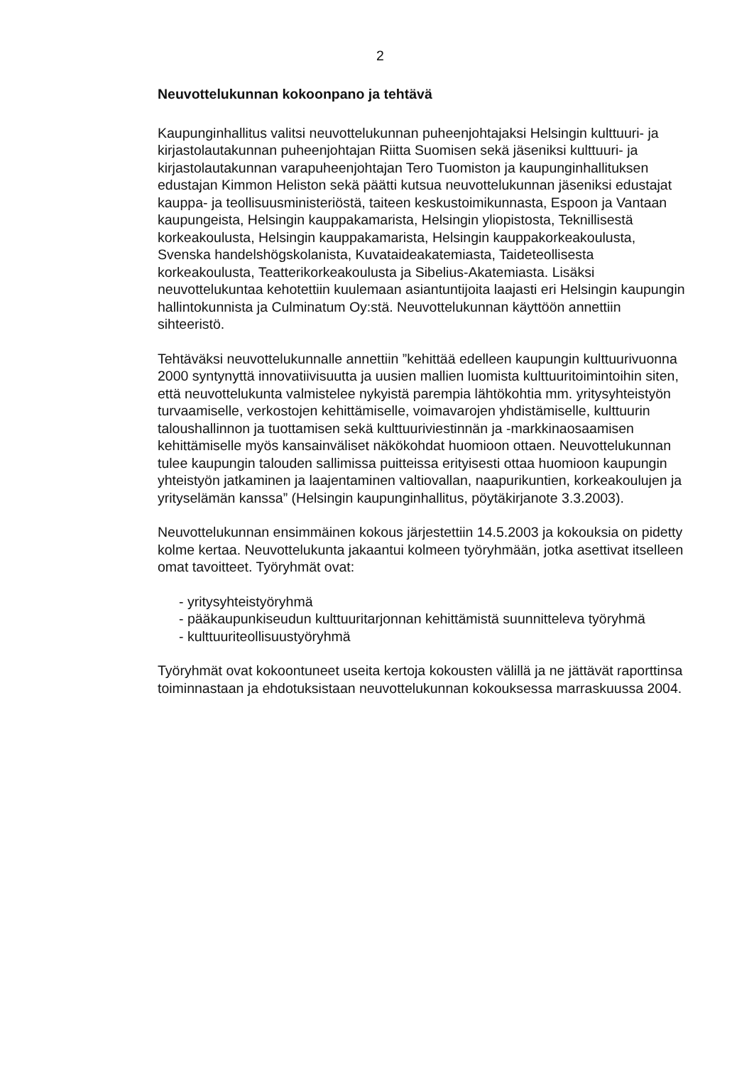2
Neuvottelukunnan kokoonpano ja tehtävä
Kaupunginhallitus valitsi neuvottelukunnan puheenjohtajaksi Helsingin kulttuuri- ja kirjastolautakunnan puheenjohtajan Riitta Suomisen sekä jäseniksi kulttuuri- ja kirjastolautakunnan varapuheenjohtajan Tero Tuomiston ja kaupunginhallituksen edustajan Kimmon Heliston sekä päätti kutsua neuvottelukunnan jäseniksi edustajat kauppa- ja teollisuusministeriöstä, taiteen keskustoimikunnasta, Espoon ja Vantaan kaupungeista, Helsingin kauppakamarista, Helsingin yliopistosta, Teknillisestä korkeakoulusta, Helsingin kauppakamarista, Helsingin kauppakorkeakoulusta, Svenska handelshögskolanista, Kuvataideakatemiasta, Taideteollisesta korkeakoulusta, Teatterikorkeakoulusta ja Sibelius-Akatemiasta. Lisäksi neuvottelukuntaa kehotettiin kuulemaan asiantuntijoita laajasti eri Helsingin kaupungin hallintokunnista ja Culminatum Oy:stä. Neuvottelukunnan käyttöön annettiin sihteeristö.
Tehtäväksi neuvottelukunnalle annettiin ”kehittää edelleen kaupungin kulttuurivuonna 2000 syntynyttä innovatiivisuutta ja uusien mallien luomista kulttuuritoimintoihin siten, että neuvottelukunta valmistelee nykyistä parempia lähtökohtia mm. yritysyhteistyön turvaamiselle, verkostojen kehittämiselle, voimavarojen yhdistämiselle, kulttuurin taloushallinnon ja tuottamisen sekä kulttuuriviestinnän ja -markkinaosaamisen kehittämiselle myös kansainväliset näkökohdat huomioon ottaen. Neuvottelukunnan tulee kaupungin talouden sallimissa puitteissa erityisesti ottaa huomioon kaupungin yhteistyön jatkaminen ja laajentaminen valtiovallan, naapurikuntien, korkeakoulujen ja yrityselämän kanssa” (Helsingin kaupunginhallitus, pöytäkirjanote 3.3.2003).
Neuvottelukunnan ensimmäinen kokous järjestettiin 14.5.2003 ja kokouksia on pidetty kolme kertaa. Neuvottelukunta jakaantui kolmeen työryhmään, jotka asettivat itselleen omat tavoitteet. Työryhmät ovat:
- yritysyhteistyöryhmä
- pääkaupunkiseudun kulttuuritarjonnan kehittämistä suunnitteleva työryhmä
- kulttuuriteollisuustyöryhmä
Työryhmät ovat kokoontuneet useita kertoja kokousten välillä ja ne jättävät raporttinsa toiminnastaan ja ehdotuksistaan neuvottelukunnan kokouksessa marraskuussa 2004.